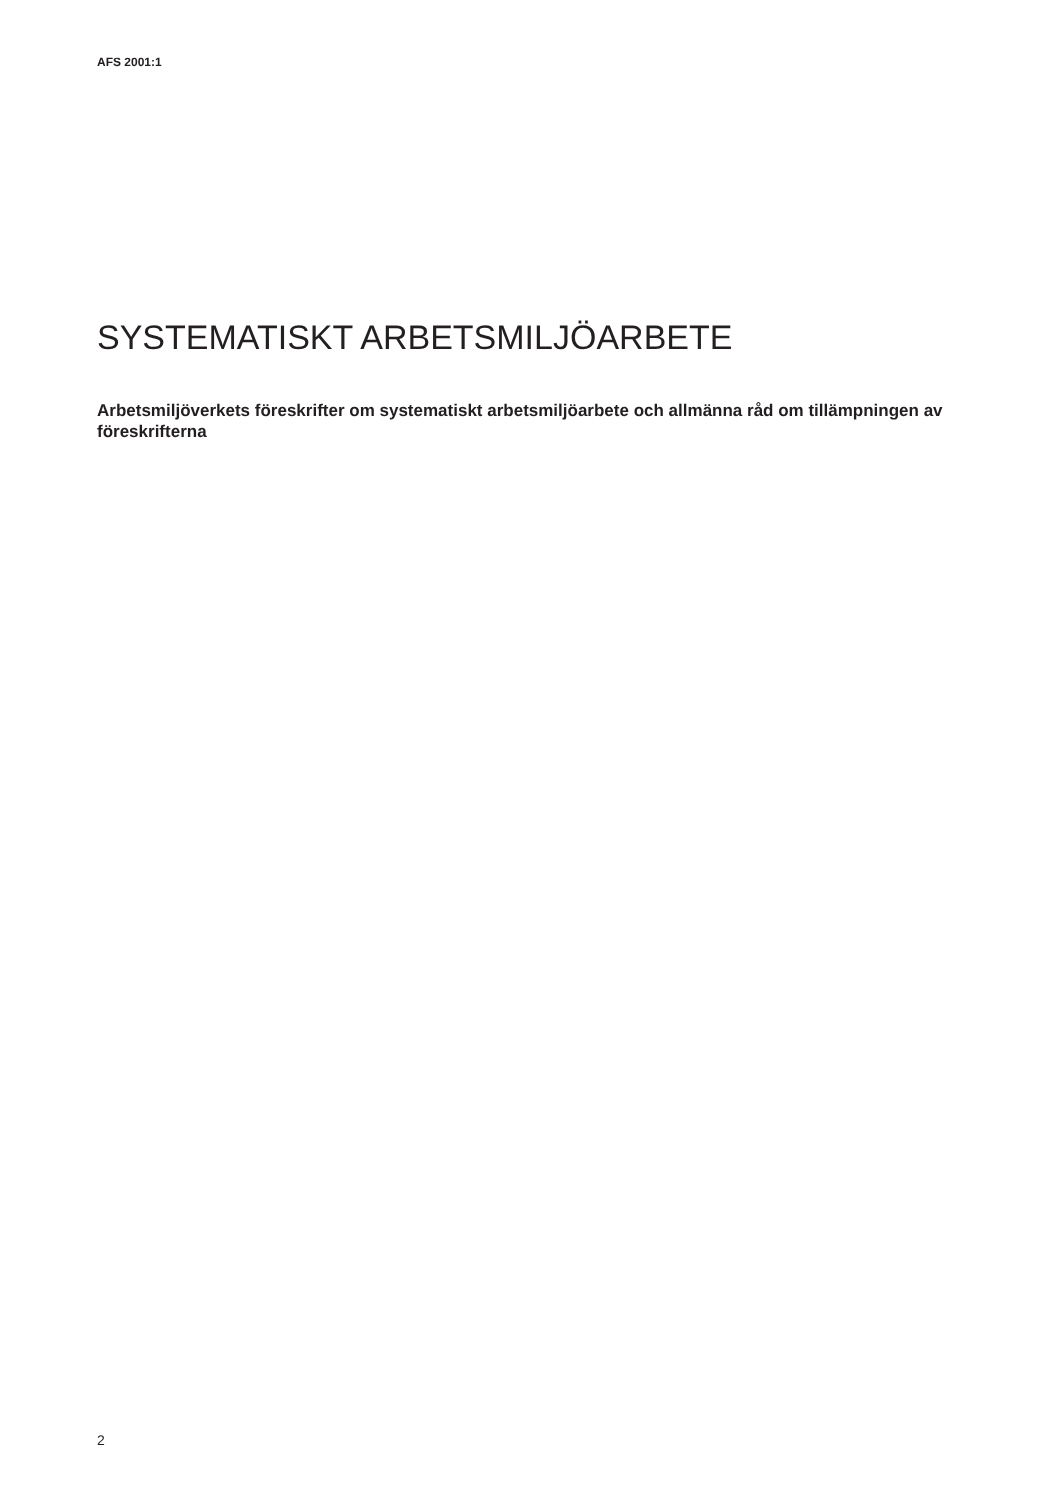AFS 2001:1
SYSTEMATISKT ARBETSMILJÖARBETE
Arbetsmiljöverkets föreskrifter om systematiskt arbetsmiljöarbete och allmänna råd om tillämpningen av föreskrifterna
2